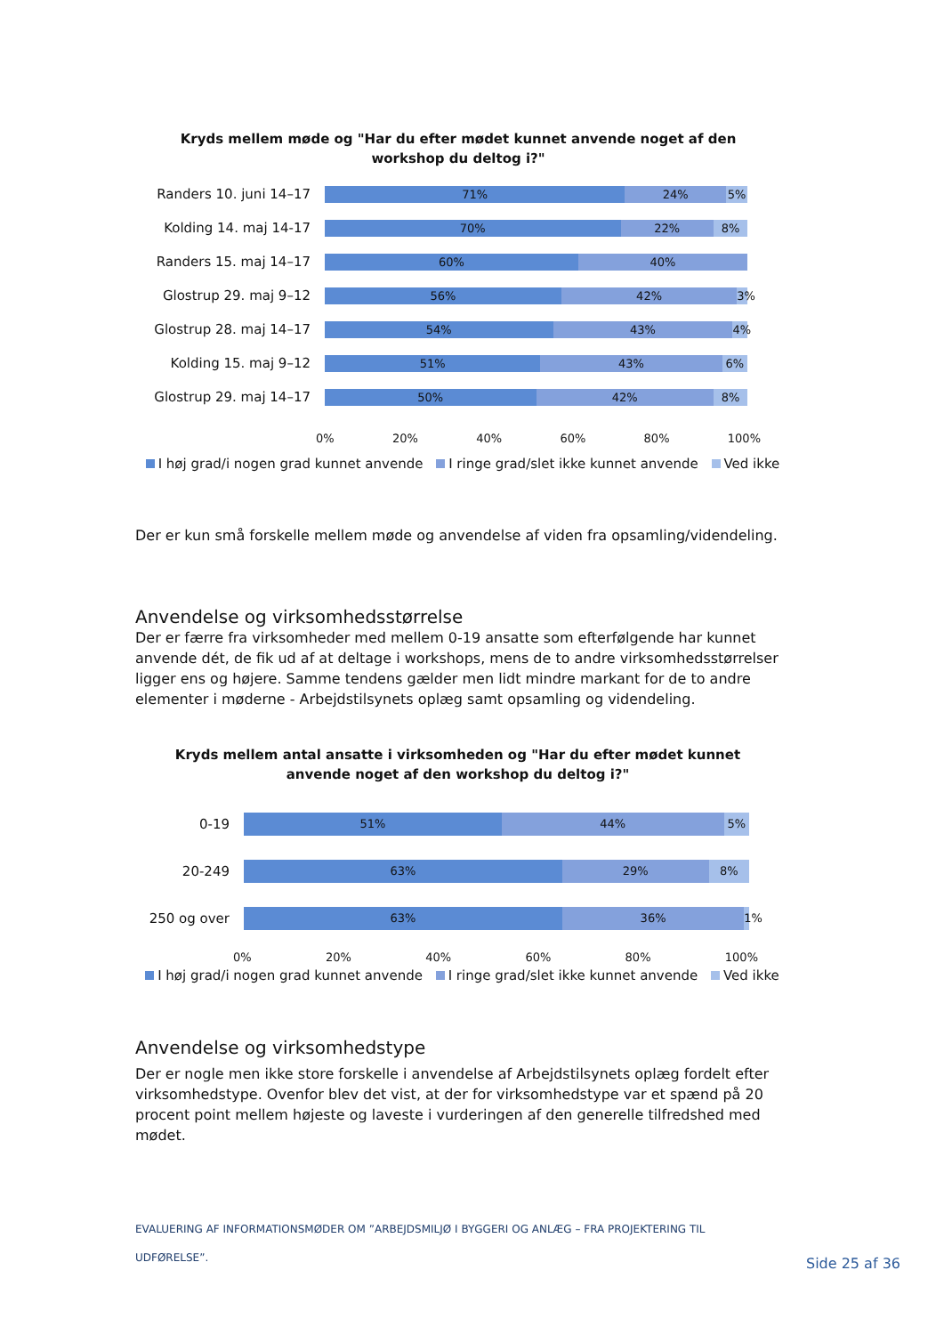Kryds mellem møde og "Har du efter mødet kunnet anvende noget af den
workshop du deltog i?"
Randers 10. juni 14–17
71% 24% 5%
Kolding 14. maj 14-17
70% 22% 8%
Randers 15. maj 14–17
60% 40%
Glostrup 29. maj 9–12
56% 42% 3%
Glostrup 28. maj 14–17
54% 43% 4%
Kolding 15. maj 9–12
51% 43% 6%
Glostrup 29. maj 14–17
50% 42% 8%
0% 20% 40% 60% 80% 100%
I høj grad/i nogen grad kunnet anvende I ringe grad/slet ikke kunnet anvende Ved ikke
Der er kun små forskelle mellem møde og anvendelse af viden fra opsamling/videndeling.
Anvendelse og virksomhedsstørrelse
Der er færre fra virksomheder med mellem 0-19 ansatte som efterfølgende har kunnet anvende dét, de fik ud af at deltage i workshops, mens de to andre virksomhedsstørrelser ligger ens og højere. Samme tendens gælder men lidt mindre markant for de to andre elementer i møderne - Arbejdstilsynets oplæg samt opsamling og videndeling.
Kryds mellem antal ansatte i virksomheden og "Har du efter mødet kunnet
anvende noget af den workshop du deltog i?"
0-19
51% 44% 5%
20-249
63% 29% 8%
250 og over
63% 36% 1%
0% 20% 40% 60% 80% 100%
I høj grad/i nogen grad kunnet anvende I ringe grad/slet ikke kunnet anvende Ved ikke
Anvendelse og virksomhedstype
Der er nogle men ikke store forskelle i anvendelse af Arbejdstilsynets oplæg fordelt efter virksomhedstype. Ovenfor blev det vist, at der for virksomhedstype var et spænd på 20 procent point mellem højeste og laveste i vurderingen af den generelle tilfredshed med mødet.
EVALUERING AF INFORMATIONSMØDER OM ”ARBEJDSMILJØ I BYGGERI OG ANLÆG – FRA PROJEKTERING TIL UDFØRELSE”.
Side 25 af 36